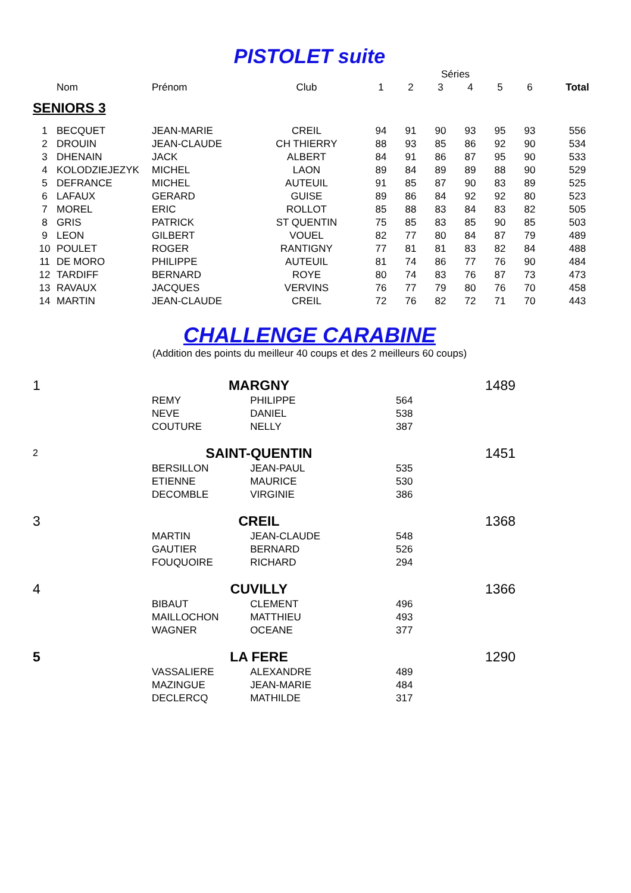PISTOLET suite
| | | | | Séries | | | | | | |
| --- | --- | --- | --- | --- | --- | --- | --- | --- | --- | --- |
| | Nom | Prénom | Club | 1 | 2 | 3 | 4 | 5 | 6 | Total |
| SENIORS 3 | | | | | | | | | | |
| 1 | BECQUET | JEAN-MARIE | CREIL | 94 | 91 | 90 | 93 | 95 | 93 | 556 |
| 2 | DROUIN | JEAN-CLAUDE | CH THIERRY | 88 | 93 | 85 | 86 | 92 | 90 | 534 |
| 3 | DHENAIN | JACK | ALBERT | 84 | 91 | 86 | 87 | 95 | 90 | 533 |
| 4 | KOLODZIEJEZYK | MICHEL | LAON | 89 | 84 | 89 | 89 | 88 | 90 | 529 |
| 5 | DEFRANCE | MICHEL | AUTEUIL | 91 | 85 | 87 | 90 | 83 | 89 | 525 |
| 6 | LAFAUX | GERARD | GUISE | 89 | 86 | 84 | 92 | 92 | 80 | 523 |
| 7 | MOREL | ERIC | ROLLOT | 85 | 88 | 83 | 84 | 83 | 82 | 505 |
| 8 | GRIS | PATRICK | ST QUENTIN | 75 | 85 | 83 | 85 | 90 | 85 | 503 |
| 9 | LEON | GILBERT | VOUEL | 82 | 77 | 80 | 84 | 87 | 79 | 489 |
| 10 | POULET | ROGER | RANTIGNY | 77 | 81 | 81 | 83 | 82 | 84 | 488 |
| 11 | DE MORO | PHILIPPE | AUTEUIL | 81 | 74 | 86 | 77 | 76 | 90 | 484 |
| 12 | TARDIFF | BERNARD | ROYE | 80 | 74 | 83 | 76 | 87 | 73 | 473 |
| 13 | RAVAUX | JACQUES | VERVINS | 76 | 77 | 79 | 80 | 76 | 70 | 458 |
| 14 | MARTIN | JEAN-CLAUDE | CREIL | 72 | 76 | 82 | 72 | 71 | 70 | 443 |
CHALLENGE CARABINE
(Addition des points du meilleur 40 coups et des 2 meilleurs 60 coups)
| 1 | MARGNY | | | 1489 |
| | REMY | PHILIPPE | 564 | |
| | NEVE | DANIEL | 538 | |
| | COUTURE | NELLY | 387 | |
| 2 | SAINT-QUENTIN | | | 1451 |
| | BERSILLON | JEAN-PAUL | 535 | |
| | ETIENNE | MAURICE | 530 | |
| | DECOMBLE | VIRGINIE | 386 | |
| 3 | CREIL | | | 1368 |
| | MARTIN | JEAN-CLAUDE | 548 | |
| | GAUTIER | BERNARD | 526 | |
| | FOUQUOIRE | RICHARD | 294 | |
| 4 | CUVILLY | | | 1366 |
| | BIBAUT | CLEMENT | 496 | |
| | MAILLOCHON | MATTHIEU | 493 | |
| | WAGNER | OCEANE | 377 | |
| 5 | LA FERE | | | 1290 |
| | VASSALIERE | ALEXANDRE | 489 | |
| | MAZINGUE | JEAN-MARIE | 484 | |
| | DECLERCQ | MATHILDE | 317 | |